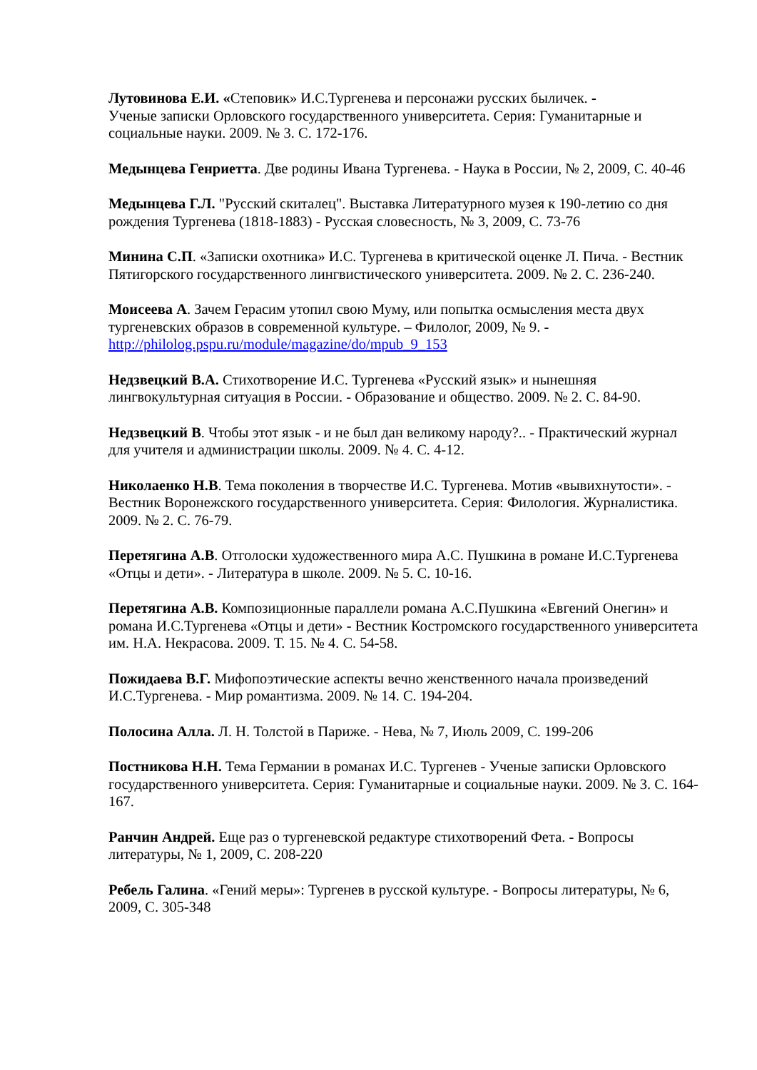Лутовинова Е.И. «Степовик» И.С.Тургенева и персонажи русских быличек. -
Ученые записки Орловского государственного университета. Серия: Гуманитарные и социальные науки. 2009. № 3. С. 172-176.
Медынцева Генриетта. Две родины Ивана Тургенева. - Наука в России, № 2, 2009, С. 40-46
Медынцева Г.Л. "Русский скиталец". Выставка Литературного музея к 190-летию со дня рождения Тургенева (1818-1883) - Русская словесность, № 3, 2009, С. 73-76
Минина С.П. «Записки охотника» И.С. Тургенева в критической оценке Л. Пича. - Вестник Пятигорского государственного лингвистического университета. 2009. № 2. С. 236-240.
Моисеева А. Зачем Герасим утопил свою Муму, или попытка осмысления места двух тургеневских образов в современной культуре. – Филолог, 2009, № 9. - http://philolog.pspu.ru/module/magazine/do/mpub_9_153
Недзвецкий В.А. Стихотворение И.С. Тургенева «Русский язык» и нынешняя лингвокультурная ситуация в России. - Образование и общество. 2009. № 2. С. 84-90.
Недзвецкий В. Чтобы этот язык - и не был дан великому народу?.. - Практический журнал для учителя и администрации школы. 2009. № 4. С. 4-12.
Николаенко Н.В. Тема поколения в творчестве И.С. Тургенева. Мотив «вывихнутости». - Вестник Воронежского государственного университета. Серия: Филология. Журналистика. 2009. № 2. С. 76-79.
Перетягина А.В. Отголоски художественного мира А.С. Пушкина в романе И.С.Тургенева «Отцы и дети». - Литература в школе. 2009. № 5. С. 10-16.
Перетягина А.В. Композиционные параллели романа А.С.Пушкина «Евгений Онегин» и романа И.С.Тургенева «Отцы и дети» - Вестник Костромского государственного университета им. Н.А. Некрасова. 2009. Т. 15. № 4. С. 54-58.
Пожидаева В.Г. Мифопоэтические аспекты вечно женственного начала произведений И.С.Тургенева. - Мир романтизма. 2009. № 14. С. 194-204.
Полосина Алла. Л. Н. Толстой в Париже. - Нева, № 7, Июль 2009, С. 199-206
Постникова Н.Н. Тема Германии в романах И.С. Тургенев - Ученые записки Орловского государственного университета. Серия: Гуманитарные и социальные науки. 2009. № 3. С. 164-167.
Ранчин Андрей. Еще раз о тургеневской редактуре стихотворений Фета. - Вопросы литературы, № 1, 2009, С. 208-220
Ребель Галина. «Гений меры»: Тургенев в русской культуре. - Вопросы литературы, № 6, 2009, С. 305-348